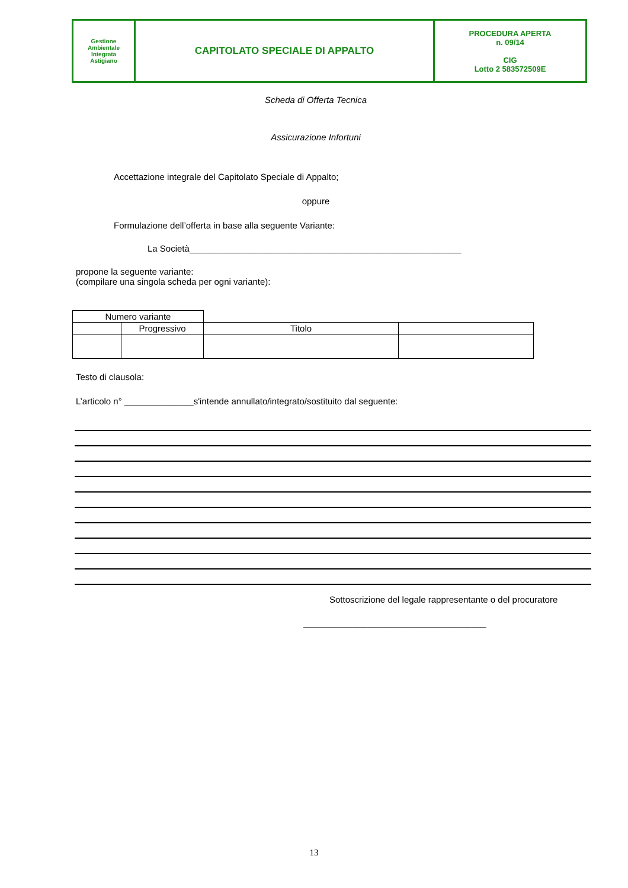| Gestione Ambientale Integrata Astigiano | CAPITOLATO SPECIALE DI APPALTO | PROCEDURA APERTA n. 09/14 CIG Lotto 2 583572509E |
Scheda di Offerta Tecnica
Assicurazione Infortuni
Accettazione integrale del Capitolato Speciale di Appalto;
oppure
Formulazione dell’offerta in base alla seguente Variante:
La Società_______________________________________________________
propone la seguente variante:
(compilare una singola scheda per ogni variante):
| Numero variante | | | |
| | Progressivo | Titolo | |
Testo di clausola:
L’articolo n° ______________s'intende annullato/integrato/sostituito dal seguente:
Sottoscrizione del legale rappresentante o del procuratore
_____________________________________
13